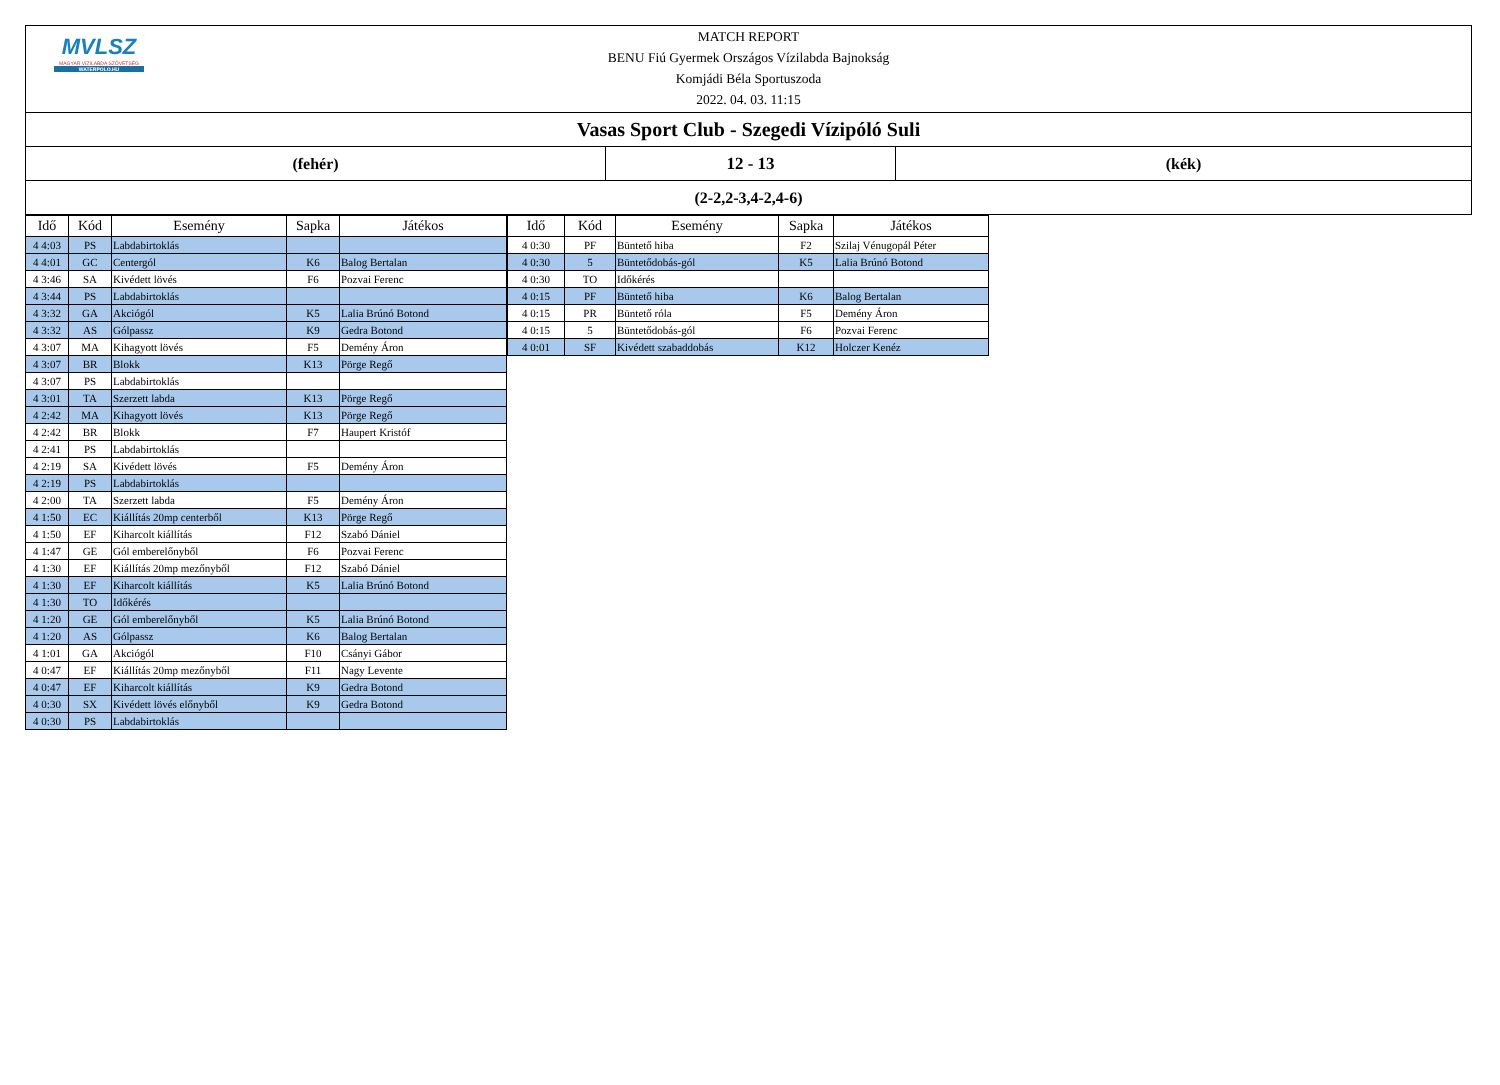MVLSZ
MAGYAR VÍZILABDA SZÖVETSÉG
WATERPOLO.HU
MATCH REPORT
BENU Fiú Gyermek Országos Vízilabda Bajnokság
Komjádi Béla Sportuszoda
2022. 04. 03. 11:15
Vasas Sport Club - Szegedi Vízipóló Suli
(fehér) 12 - 13 (kék)
(2-2,2-3,4-2,4-6)
| Idő | Kód | Esemény | Sapka | Játékos |
| --- | --- | --- | --- | --- |
| 4 4:03 | PS | Labdabirtoklás | | |
| 4 4:01 | GC | Centergól | K6 | Balog Bertalan |
| 4 3:46 | SA | Kivédett lövés | F6 | Pozvai Ferenc |
| 4 3:44 | PS | Labdabirtoklás | | |
| 4 3:32 | GA | Akciógól | K5 | Lalia Brúnó Botond |
| 4 3:32 | AS | Gólpassz | K9 | Gedra Botond |
| 4 3:07 | MA | Kihagyott lövés | F5 | Demény Áron |
| 4 3:07 | BR | Blokk | K13 | Pörge Regő |
| 4 3:07 | PS | Labdabirtoklás | | |
| 4 3:01 | TA | Szerzett labda | K13 | Pörge Regő |
| 4 2:42 | MA | Kihagyott lövés | K13 | Pörge Regő |
| 4 2:42 | BR | Blokk | F7 | Haupert Kristóf |
| 4 2:41 | PS | Labdabirtoklás | | |
| 4 2:19 | SA | Kivédett lövés | F5 | Demény Áron |
| 4 2:19 | PS | Labdabirtoklás | | |
| 4 2:00 | TA | Szerzett labda | F5 | Demény Áron |
| 4 1:50 | EC | Kiállítás 20mp centerből | K13 | Pörge Regő |
| 4 1:50 | EF | Kiharcolt kiállítás | F12 | Szabó Dániel |
| 4 1:47 | GE | Gól emberelőnyből | F6 | Pozvai Ferenc |
| 4 1:30 | EF | Kiállítás 20mp mezőnyből | F12 | Szabó Dániel |
| 4 1:30 | EF | Kiharcolt kiállítás | K5 | Lalia Brúnó Botond |
| 4 1:30 | TO | Időkérés | | |
| 4 1:20 | GE | Gól emberelőnyből | K5 | Lalia Brúnó Botond |
| 4 1:20 | AS | Gólpassz | K6 | Balog Bertalan |
| 4 1:01 | GA | Akciógól | F10 | Csányi Gábor |
| 4 0:47 | EF | Kiállítás 20mp mezőnyből | F11 | Nagy Levente |
| 4 0:47 | EF | Kiharcolt kiállítás | K9 | Gedra Botond |
| 4 0:30 | SX | Kivédett lövés előnyből | K9 | Gedra Botond |
| 4 0:30 | PS | Labdabirtoklás | | |
| Idő | Kód | Esemény | Sapka | Játékos |
| --- | --- | --- | --- | --- |
| 4 0:30 | PF | Büntető hiba | F2 | Szilaj Vénugopál Péter |
| 4 0:30 | 5 | Büntetődobás-gól | K5 | Lalia Brúnó Botond |
| 4 0:30 | TO | Időkérés | | |
| 4 0:15 | PF | Büntető hiba | K6 | Balog Bertalan |
| 4 0:15 | PR | Büntető róla | F5 | Demény Áron |
| 4 0:15 | 5 | Büntetődobás-gól | F6 | Pozvai Ferenc |
| 4 0:01 | SF | Kivédett szabaddobás | K12 | Holczer Kenéz |